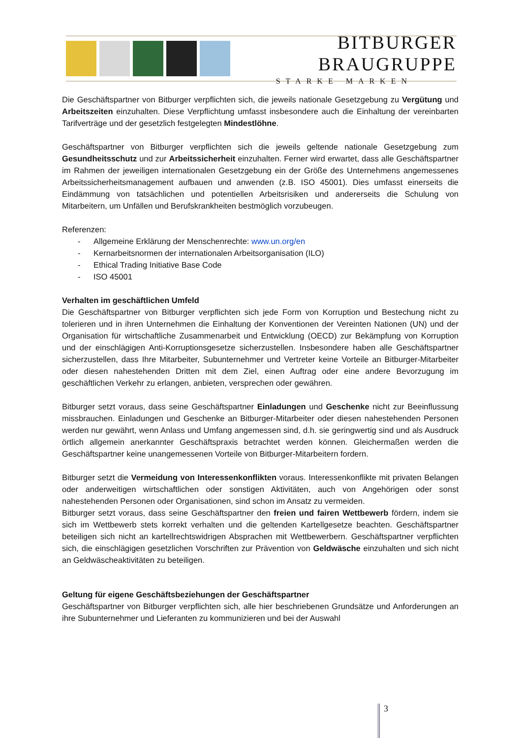BITBURGER BRAUGRUPPE
STARKE MARKEN
Die Geschäftspartner von Bitburger verpflichten sich, die jeweils nationale Gesetzgebung zu Vergütung und Arbeitszeiten einzuhalten. Diese Verpflichtung umfasst insbesondere auch die Einhaltung der vereinbarten Tarifverträge und der gesetzlich festgelegten Mindestlöhne.
Geschäftspartner von Bitburger verpflichten sich die jeweils geltende nationale Gesetzgebung zum Gesundheitsschutz und zur Arbeitssicherheit einzuhalten. Ferner wird erwartet, dass alle Geschäftspartner im Rahmen der jeweiligen internationalen Gesetzgebung ein der Größe des Unternehmens angemessenes Arbeitssicherheitsmanagement aufbauen und anwenden (z.B. ISO 45001). Dies umfasst einerseits die Eindämmung von tatsächlichen und potentiellen Arbeitsrisiken und andererseits die Schulung von Mitarbeitern, um Unfällen und Berufskrankheiten bestmöglich vorzubeugen.
Referenzen:
- Allgemeine Erklärung der Menschenrechte: www.un.org/en
- Kernarbeitsnormen der internationalen Arbeitsorganisation (ILO)
- Ethical Trading Initiative Base Code
- ISO 45001
Verhalten im geschäftlichen Umfeld
Die Geschäftspartner von Bitburger verpflichten sich jede Form von Korruption und Bestechung nicht zu tolerieren und in ihren Unternehmen die Einhaltung der Konventionen der Vereinten Nationen (UN) und der Organisation für wirtschaftliche Zusammenarbeit und Entwicklung (OECD) zur Bekämpfung von Korruption und der einschlägigen Anti-Korruptionsgesetze sicherzustellen. Insbesondere haben alle Geschäftspartner sicherzustellen, dass Ihre Mitarbeiter, Subunternehmer und Vertreter keine Vorteile an Bitburger-Mitarbeiter oder diesen nahestehenden Dritten mit dem Ziel, einen Auftrag oder eine andere Bevorzugung im geschäftlichen Verkehr zu erlangen, anbieten, versprechen oder gewähren.
Bitburger setzt voraus, dass seine Geschäftspartner Einladungen und Geschenke nicht zur Beeinflussung missbrauchen. Einladungen und Geschenke an Bitburger-Mitarbeiter oder diesen nahestehenden Personen werden nur gewährt, wenn Anlass und Umfang angemessen sind, d.h. sie geringwertig sind und als Ausdruck örtlich allgemein anerkannter Geschäftspraxis betrachtet werden können. Gleichermaßen werden die Geschäftspartner keine unangemessenen Vorteile von Bitburger-Mitarbeitern fordern.
Bitburger setzt die Vermeidung von Interessenkonflikten voraus. Interessenkonflikte mit privaten Belangen oder anderweitigen wirtschaftlichen oder sonstigen Aktivitäten, auch von Angehörigen oder sonst nahestehenden Personen oder Organisationen, sind schon im Ansatz zu vermeiden.
Bitburger setzt voraus, dass seine Geschäftspartner den freien und fairen Wettbewerb fördern, indem sie sich im Wettbewerb stets korrekt verhalten und die geltenden Kartellgesetze beachten. Geschäftspartner beteiligen sich nicht an kartellrechtswidrigen Absprachen mit Wettbewerbern. Geschäftspartner verpflichten sich, die einschlägigen gesetzlichen Vorschriften zur Prävention von Geldwäsche einzuhalten und sich nicht an Geldwäscheaktivitäten zu beteiligen.
Geltung für eigene Geschäftsbeziehungen der Geschäftspartner
Geschäftspartner von Bitburger verpflichten sich, alle hier beschriebenen Grundsätze und Anforderungen an ihre Subunternehmer und Lieferanten zu kommunizieren und bei der Auswahl
3